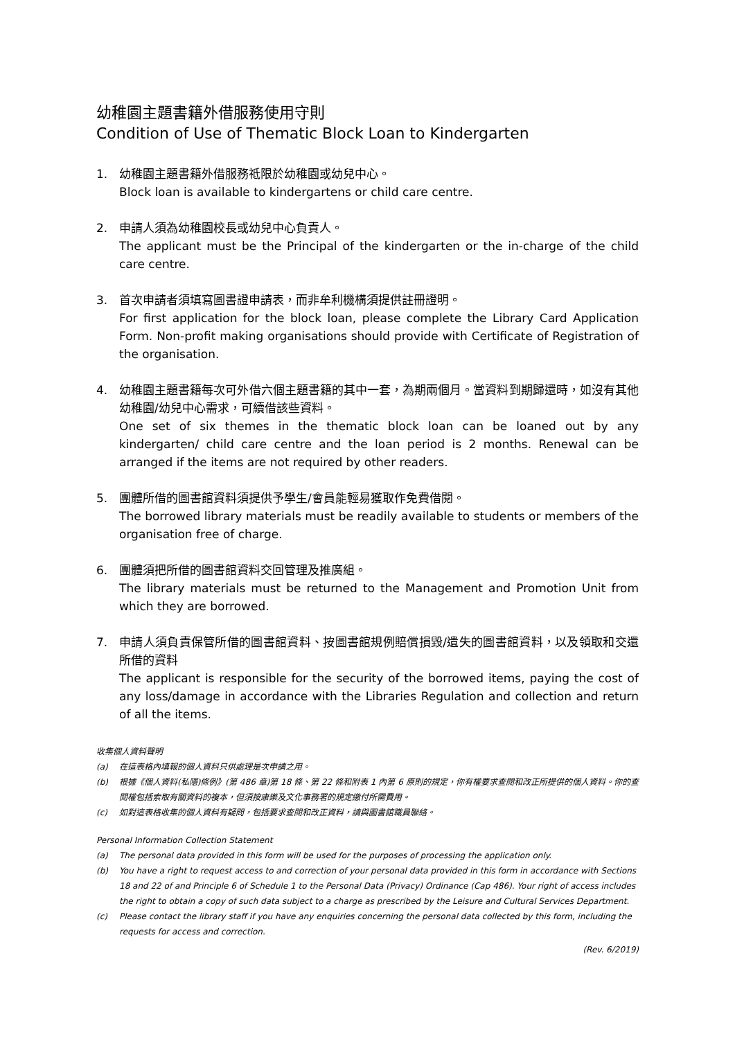幼稚園主題書籍外借服務使用守則
Condition of Use of Thematic Block Loan to Kindergarten
1. 幼稚園主題書籍外借服務祗限於幼稚園或幼兒中心。
Block loan is available to kindergartens or child care centre.
2. 申請人須為幼稚園校長或幼兒中心負責人。
The applicant must be the Principal of the kindergarten or the in-charge of the child care centre.
3. 首次申請者須填寫圖書證申請表，而非牟利機構須提供註冊證明。
For first application for the block loan, please complete the Library Card Application Form. Non-profit making organisations should provide with Certificate of Registration of the organisation.
4. 幼稚園主題書籍每次可外借六個主題書籍的其中一套，為期兩個月。當資料到期歸還時，如沒有其他幼稚園/幼兒中心需求，可續借該些資料。
One set of six themes in the thematic block loan can be loaned out by any kindergarten/ child care centre and the loan period is 2 months. Renewal can be arranged if the items are not required by other readers.
5. 團體所借的圖書館資料須提供予學生/會員能輕易獲取作免費借閱。
The borrowed library materials must be readily available to students or members of the organisation free of charge.
6. 團體須把所借的圖書館資料交回管理及推廣組。
The library materials must be returned to the Management and Promotion Unit from which they are borrowed.
7. 申請人須負責保管所借的圖書館資料、按圖書館規例賠償損毀/遺失的圖書館資料，以及領取和交還所借的資料
The applicant is responsible for the security of the borrowed items, paying the cost of any loss/damage in accordance with the Libraries Regulation and collection and return of all the items.
收集個人資料聲明
(a) 在這表格內填報的個人資料只供處理是次申請之用。
(b) 根據《個人資料(私隱)條例》(第 486 章)第 18 條、第 22 條和附表 1 內第 6 原則的規定，你有權要求查閱和改正所提供的個人資料。你的查閱權包括索取有關資料的複本，但須按康樂及文化事務署的規定繳付所需費用。
(c) 如對這表格收集的個人資料有疑問，包括要求查閱和改正資料，請與圖書館職員聯絡。
Personal Information Collection Statement
(a) The personal data provided in this form will be used for the purposes of processing the application only.
(b) You have a right to request access to and correction of your personal data provided in this form in accordance with Sections 18 and 22 of and Principle 6 of Schedule 1 to the Personal Data (Privacy) Ordinance (Cap 486). Your right of access includes the right to obtain a copy of such data subject to a charge as prescribed by the Leisure and Cultural Services Department.
(c) Please contact the library staff if you have any enquiries concerning the personal data collected by this form, including the requests for access and correction.
(Rev. 6/2019)